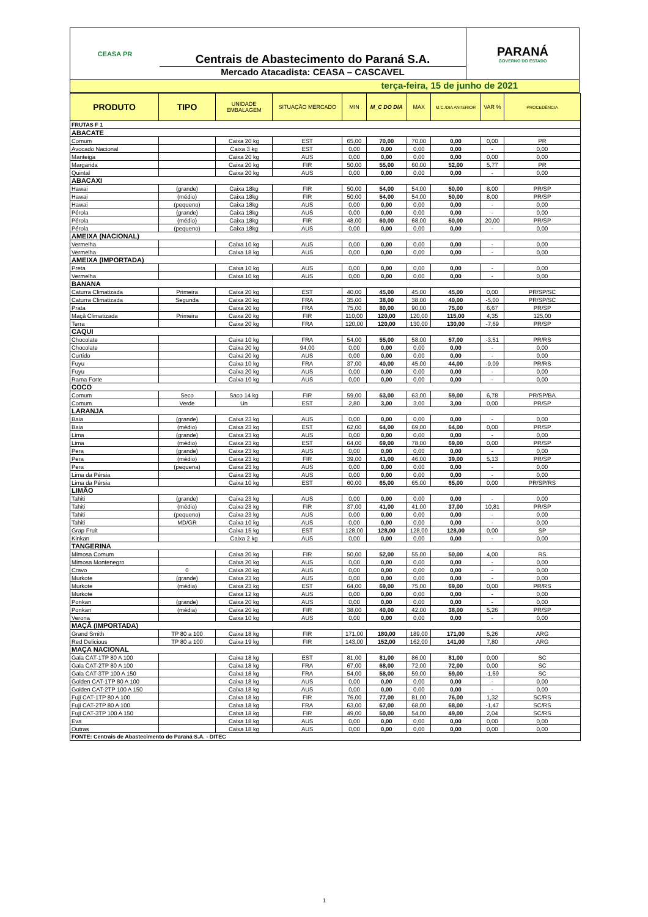CEASA PR
Centrais de Abastecimento do Paraná S.A.
Mercado Atacadista: CEASA – CASCAVEL
PARANÁ
GOVERNO DO ESTADO
terça-feira, 15 de junho de 2021
| PRODUTO | TIPO | UNIDADE EMBALAGEM | SITUAÇÃO MERCADO | MIN | M_C DO DIA | MAX | M.C./DIA ANTERIOR | VAR % | PROCEDÊNCIA |
| --- | --- | --- | --- | --- | --- | --- | --- | --- | --- |
| FRUTAS F 1 | | | | | | | | | |
| ABACATE | | | | | | | | | |
| Comum | | Caixa 20 kg | EST | 65,00 | 70,00 | 70,00 | 0,00 | 0,00 | PR |
| Avocado Nacional | | Caixa 3 kg | EST | 0,00 | 0,00 | 0,00 | 0,00 | - | 0,00 |
| Manteiga | | Caixa 20 kg | AUS | 0,00 | 0,00 | 0,00 | 0,00 | 0,00 | 0,00 |
| Margarida | | Caixa 20 kg | FIR | 50,00 | 55,00 | 60,00 | 52,00 | 5,77 | PR |
| Quintal | | Caixa 20 kg | AUS | 0,00 | 0,00 | 0,00 | 0,00 | - | 0,00 |
| ABACAXI | | | | | | | | | |
| Hawai | (grande) | Caixa 18kg | FIR | 50,00 | 54,00 | 54,00 | 50,00 | 8,00 | PR/SP |
| Hawai | (médio) | Caixa 18kg | FIR | 50,00 | 54,00 | 54,00 | 50,00 | 8,00 | PR/SP |
| Hawai | (pequeno) | Caixa 18kg | AUS | 0,00 | 0,00 | 0,00 | 0,00 | - | 0,00 |
| Pérola | (grande) | Caixa 18kg | AUS | 0,00 | 0,00 | 0,00 | 0,00 | - | 0,00 |
| Pérola | (médio) | Caixa 18kg | FIR | 48,00 | 60,00 | 68,00 | 50,00 | 20,00 | PR/SP |
| Pérola | (pequeno) | Caixa 18kg | AUS | 0,00 | 0,00 | 0,00 | 0,00 | - | 0,00 |
| AMEIXA (NACIONAL) | | | | | | | | | |
| Vermelha | | Caixa 10 kg | AUS | 0,00 | 0,00 | 0,00 | 0,00 | - | 0,00 |
| Vermelha | | Caixa 18 kg | AUS | 0,00 | 0,00 | 0,00 | 0,00 | - | 0,00 |
| AMEIXA (IMPORTADA) | | | | | | | | | |
| Preta | | Caixa 10 kg | AUS | 0,00 | 0,00 | 0,00 | 0,00 | - | 0,00 |
| Vermelha | | Caixa 10 kg | AUS | 0,00 | 0,00 | 0,00 | 0,00 | - | 0,00 |
| BANANA | | | | | | | | | |
| Caturra Climatizada | Primeira | Caixa 20 kg | EST | 40,00 | 45,00 | 45,00 | 45,00 | 0,00 | PR/SP/SC |
| Caturra Climatizada | Segunda | Caixa 20 kg | FRA | 35,00 | 38,00 | 38,00 | 40,00 | -5,00 | PR/SP/SC |
| Prata | | Caixa 20 kg | FRA | 75,00 | 80,00 | 90,00 | 75,00 | 6,67 | PR/SP |
| Maçã Climatizada | Primeira | Caixa 20 kg | FIR | 110,00 | 120,00 | 120,00 | 115,00 | 4,35 | 125,00 |
| Terra | | Caixa 20 kg | FRA | 120,00 | 120,00 | 130,00 | 130,00 | -7,69 | PR/SP |
| CAQUI | | | | | | | | | |
| Chocolate | | Caixa 10 kg | FRA | 54,00 | 55,00 | 58,00 | 57,00 | -3,51 | PR/RS |
| Chocolate | | Caixa 20 kg | 94,00 | 0,00 | 0,00 | 0,00 | 0,00 | - | 0,00 |
| Curtido | | Caixa 20 kg | AUS | 0,00 | 0,00 | 0,00 | 0,00 | - | 0,00 |
| Fuyu | | Caixa 10 kg | FRA | 37,00 | 40,00 | 45,00 | 44,00 | -9,09 | PR/RS |
| Fuyu | | Caixa 20 kg | AUS | 0,00 | 0,00 | 0,00 | 0,00 | - | 0,00 |
| Rama Forte | | Caixa 10 kg | AUS | 0,00 | 0,00 | 0,00 | 0,00 | - | 0,00 |
| COCO | | | | | | | | | |
| Comum | Seco | Saco 14 kg | FIR | 59,00 | 63,00 | 63,00 | 59,00 | 6,78 | PR/SP/BA |
| Comum | Verde | Un | EST | 2,80 | 3,00 | 3,00 | 3,00 | 0,00 | PR/SP |
| LARANJA | | | | | | | | | |
| Baia | (grande) | Caixa 23 kg | AUS | 0,00 | 0,00 | 0,00 | 0,00 | - | 0,00 |
| Baia | (médio) | Caixa 23 kg | EST | 62,00 | 64,00 | 69,00 | 64,00 | 0,00 | PR/SP |
| Lima | (grande) | Caixa 23 kg | AUS | 0,00 | 0,00 | 0,00 | 0,00 | - | 0,00 |
| Lima | (médio) | Caixa 23 kg | EST | 64,00 | 69,00 | 78,00 | 69,00 | 0,00 | PR/SP |
| Pera | (grande) | Caixa 23 kg | AUS | 0,00 | 0,00 | 0,00 | 0,00 | - | 0,00 |
| Pera | (médio) | Caixa 23 kg | FIR | 39,00 | 41,00 | 46,00 | 39,00 | 5,13 | PR/SP |
| Pera | (pequena) | Caixa 23 kg | AUS | 0,00 | 0,00 | 0,00 | 0,00 | - | 0,00 |
| Lima da Pérsia | | Caixa 23 kg | AUS | 0,00 | 0,00 | 0,00 | 0,00 | - | 0,00 |
| Lima da Pérsia | | Caixa 10 kg | EST | 60,00 | 65,00 | 65,00 | 65,00 | 0,00 | PR/SP/RS |
| LIMÃO | | | | | | | | | |
| Tahiti | (grande) | Caixa 23 kg | AUS | 0,00 | 0,00 | 0,00 | 0,00 | - | 0,00 |
| Tahiti | (médio) | Caixa 23 kg | FIR | 37,00 | 41,00 | 41,00 | 37,00 | 10,81 | PR/SP |
| Tahiti | (pequeno) | Caixa 23 kg | AUS | 0,00 | 0,00 | 0,00 | 0,00 | - | 0,00 |
| Tahiti | MD/GR | Caixa 10 kg | AUS | 0,00 | 0,00 | 0,00 | 0,00 | - | 0,00 |
| Grap Fruit | | Caixa 15 kg | EST | 128,00 | 128,00 | 128,00 | 128,00 | 0,00 | SP |
| Kinkan | | Caixa 2 kg | AUS | 0,00 | 0,00 | 0,00 | 0,00 | - | 0,00 |
| TANGERINA | | | | | | | | | |
| Mimosa Comum | | Caixa 20 kg | FIR | 50,00 | 52,00 | 55,00 | 50,00 | 4,00 | RS |
| Mimosa Montenegro | | Caixa 20 kg | AUS | 0,00 | 0,00 | 0,00 | 0,00 | - | 0,00 |
| Cravo | 0 | Caixa 20 kg | AUS | 0,00 | 0,00 | 0,00 | 0,00 | - | 0,00 |
| Murkote | (grande) | Caixa 23 kg | AUS | 0,00 | 0,00 | 0,00 | 0,00 | - | 0,00 |
| Murkote | (média) | Caixa 23 kg | EST | 64,00 | 69,00 | 75,00 | 69,00 | 0,00 | PR/RS |
| Murkote | | Caixa 12 kg | AUS | 0,00 | 0,00 | 0,00 | 0,00 | - | 0,00 |
| Ponkan | (grande) | Caixa 20 kg | AUS | 0,00 | 0,00 | 0,00 | 0,00 | - | 0,00 |
| Ponkan | (média) | Caixa 20 kg | FIR | 38,00 | 40,00 | 42,00 | 38,00 | 5,26 | PR/SP |
| Verona | | Caixa 10 kg | AUS | 0,00 | 0,00 | 0,00 | 0,00 | - | 0,00 |
| MAÇÃ (IMPORTADA) | | | | | | | | | |
| Grand Smith | TP 80 a 100 | Caixa 18 kg | FIR | 171,00 | 180,00 | 189,00 | 171,00 | 5,26 | ARG |
| Red Delicious | TP 80 a 100 | Caixa 19 kg | FIR | 143,00 | 152,00 | 162,00 | 141,00 | 7,80 | ARG |
| MAÇA NACIONAL | | | | | | | | | |
| Gala CAT-1TP 80 A 100 | | Caixa 18 kg | EST | 81,00 | 81,00 | 86,00 | 81,00 | 0,00 | SC |
| Gala CAT-2TP 80 A 100 | | Caixa 18 kg | FRA | 67,00 | 68,00 | 72,00 | 72,00 | 0,00 | SC |
| Gala CAT-3TP 100 A 150 | | Caixa 18 kg | FRA | 54,00 | 58,00 | 59,00 | 59,00 | -1,69 | SC |
| Golden CAT-1TP 80 A 100 | | Caixa 18 kg | AUS | 0,00 | 0,00 | 0,00 | 0,00 | - | 0,00 |
| Golden CAT-2TP 100 A 150 | | Caixa 18 kg | AUS | 0,00 | 0,00 | 0,00 | 0,00 | - | 0,00 |
| Fuji CAT-1TP 80 A 100 | | Caixa 18 kg | FIR | 76,00 | 77,00 | 81,00 | 76,00 | 1,32 | SC/RS |
| Fuji CAT-2TP 80 A 100 | | Caixa 18 kg | FRA | 63,00 | 67,00 | 68,00 | 68,00 | -1,47 | SC/RS |
| Fuji CAT-3TP 100 A 150 | | Caixa 18 kg | FIR | 49,00 | 50,00 | 54,00 | 49,00 | 2,04 | SC/RS |
| Eva | | Caixa 18 kg | AUS | 0,00 | 0,00 | 0,00 | 0,00 | 0,00 | 0,00 |
| Outras | | Caixa 18 kg | AUS | 0,00 | 0,00 | 0,00 | 0,00 | 0,00 | 0,00 |
| FONTE: Centrais de Abastecimento do Paraná S.A. - DITEC | | | | | | | | | |
1